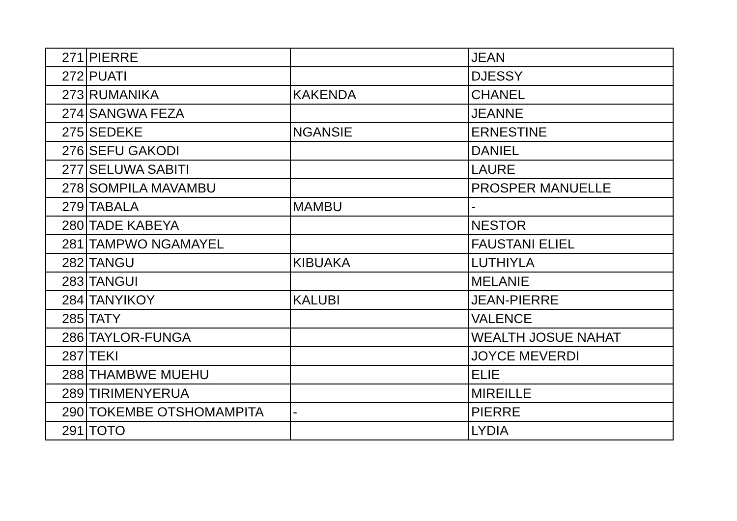| 271 | PIERRE | | JEAN |
| 272 | PUATI | | DJESSY |
| 273 | RUMANIKA | KAKENDA | CHANEL |
| 274 | SANGWA FEZA | | JEANNE |
| 275 | SEDEKE | NGANSIE | ERNESTINE |
| 276 | SEFU GAKODI | | DANIEL |
| 277 | SELUWA SABITI | | LAURE |
| 278 | SOMPILA MAVAMBU | | PROSPER MANUELLE |
| 279 | TABALA | MAMBU | - |
| 280 | TADE KABEYA | | NESTOR |
| 281 | TAMPWO NGAMAYEL | | FAUSTANI ELIEL |
| 282 | TANGU | KIBUAKA | LUTHIYLA |
| 283 | TANGUI | | MELANIE |
| 284 | TANYIKOY | KALUBI | JEAN-PIERRE |
| 285 | TATY | | VALENCE |
| 286 | TAYLOR-FUNGA | | WEALTH JOSUE NAHAT |
| 287 | TEKI | | JOYCE MEVERDI |
| 288 | THAMBWE MUEHU | | ELIE |
| 289 | TIRIMENYERUA | | MIREILLE |
| 290 | TOKEMBE OTSHOMAMPITA | - | PIERRE |
| 291 | TOTO | | LYDIA |